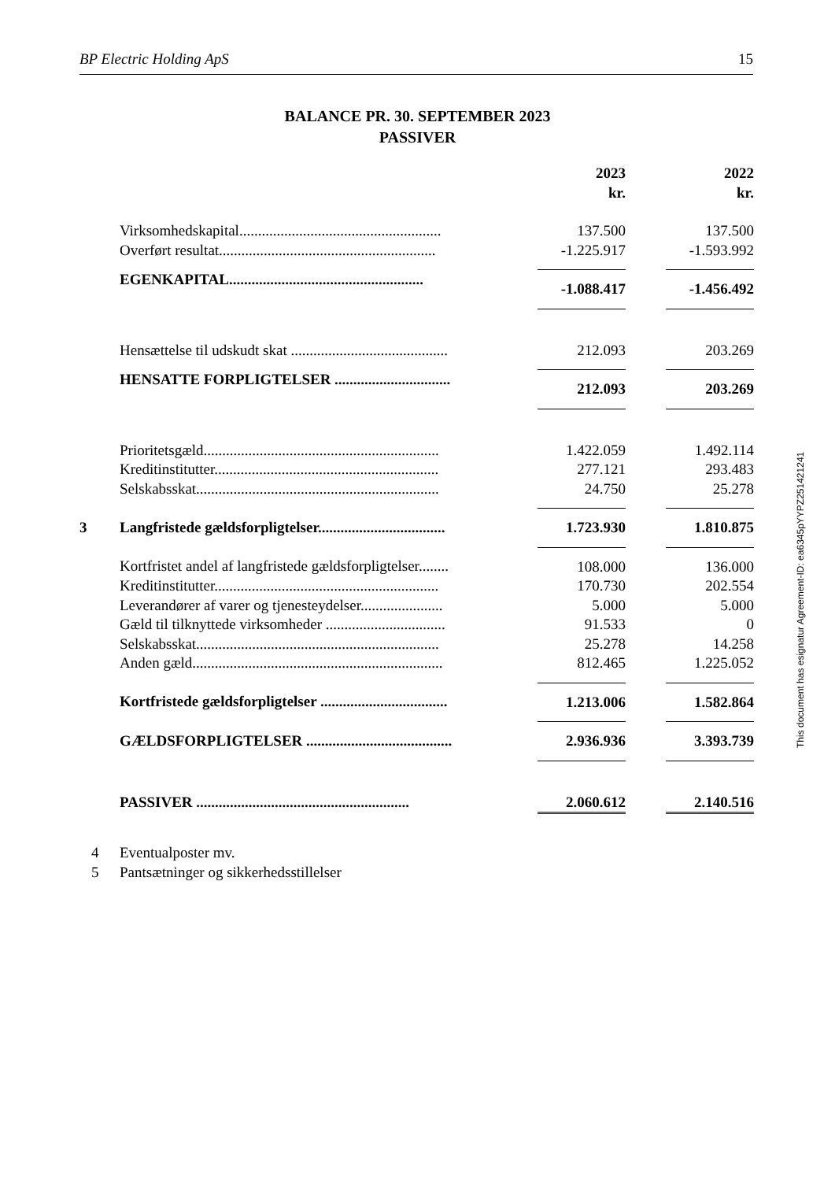BP Electric Holding ApS 15
BALANCE PR. 30. SEPTEMBER 2023
PASSIVER
| | | | 2023 kr. | | 2022 kr. |
| | Virksomhedskapital...................................................... | | 137.500 | | 137.500 |
| | Overført resultat.......................................................... | | -1.225.917 | | -1.593.992 |
| | EGENKAPITAL.................................................... | | -1.088.417 | | -1.456.492 |
| | Hensættelse til udskudt skat .......................................... | | 212.093 | | 203.269 |
| | HENSATTE FORPLIGTELSER ............................... | | 212.093 | | 203.269 |
| | Prioritetsgæld............................................................... | | 1.422.059 | | 1.492.114 |
| | Kreditinstitutter............................................................ | | 277.121 | | 293.483 |
| | Selskabsskat................................................................. | | 24.750 | | 25.278 |
| 3 | Langfristede gældsforpligtelser.................................. | | 1.723.930 | | 1.810.875 |
| | Kortfristet andel af langfristede gældsforpligtelser........ | | 108.000 | | 136.000 |
| | Kreditinstitutter............................................................ | | 170.730 | | 202.554 |
| | Leverandører af varer og tjenesteydelser...................... | | 5.000 | | 5.000 |
| | Gæld til tilknyttede virksomheder ................................ | | 91.533 | | 0 |
| | Selskabsskat................................................................. | | 25.278 | | 14.258 |
| | Anden gæld................................................................... | | 812.465 | | 1.225.052 |
| | Kortfristede gældsforpligtelser .................................. | | 1.213.006 | | 1.582.864 |
| | GÆLDSFORPLIGTELSER ....................................... | | 2.936.936 | | 3.393.739 |
| | PASSIVER ......................................................... | | 2.060.612 | | 2.140.516 |
4 Eventualposter mv.
5 Pantsætninger og sikkerhedsstillelser
This document has esignatur Agreement-ID: ea6345pYYPZ251421241